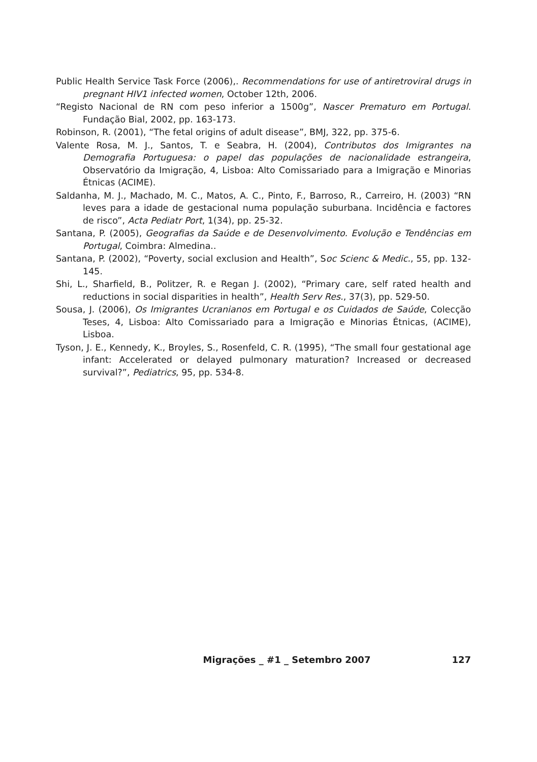Public Health Service Task Force (2006),. Recommendations for use of antiretroviral drugs in pregnant HIV1 infected women, October 12th, 2006.
“Registo Nacional de RN com peso inferior a 1500g”, Nascer Prematuro em Portugal. Fundação Bial, 2002, pp. 163-173.
Robinson, R. (2001), “The fetal origins of adult disease”, BMJ, 322, pp. 375-6.
Valente Rosa, M. J., Santos, T. e Seabra, H. (2004), Contributos dos Imigrantes na Demografia Portuguesa: o papel das populações de nacionalidade estrangeira, Observatório da Imigração, 4, Lisboa: Alto Comissariado para a Imigração e Minorias Étnicas (ACIME).
Saldanha, M. J., Machado, M. C., Matos, A. C., Pinto, F., Barroso, R., Carreiro, H. (2003) “RN leves para a idade de gestacional numa população suburbana. Incidência e factores de risco”, Acta Pediatr Port, 1(34), pp. 25-32.
Santana, P. (2005), Geografias da Saúde e de Desenvolvimento. Evolução e Tendências em Portugal, Coimbra: Almedina..
Santana, P. (2002), “Poverty, social exclusion and Health”, Soc Scienc & Medic., 55, pp. 132-145.
Shi, L., Sharfield, B., Politzer, R. e Regan J. (2002), “Primary care, self rated health and reductions in social disparities in health”, Health Serv Res., 37(3), pp. 529-50.
Sousa, J. (2006), Os Imigrantes Ucranianos em Portugal e os Cuidados de Saúde, Colecção Teses, 4, Lisboa: Alto Comissariado para a Imigração e Minorias Étnicas, (ACIME), Lisboa.
Tyson, J. E., Kennedy, K., Broyles, S., Rosenfeld, C. R. (1995), “The small four gestational age infant: Accelerated or delayed pulmonary maturation? Increased or decreased survival?”, Pediatrics, 95, pp. 534-8.
Migrações _ #1 _ Setembro 2007 127